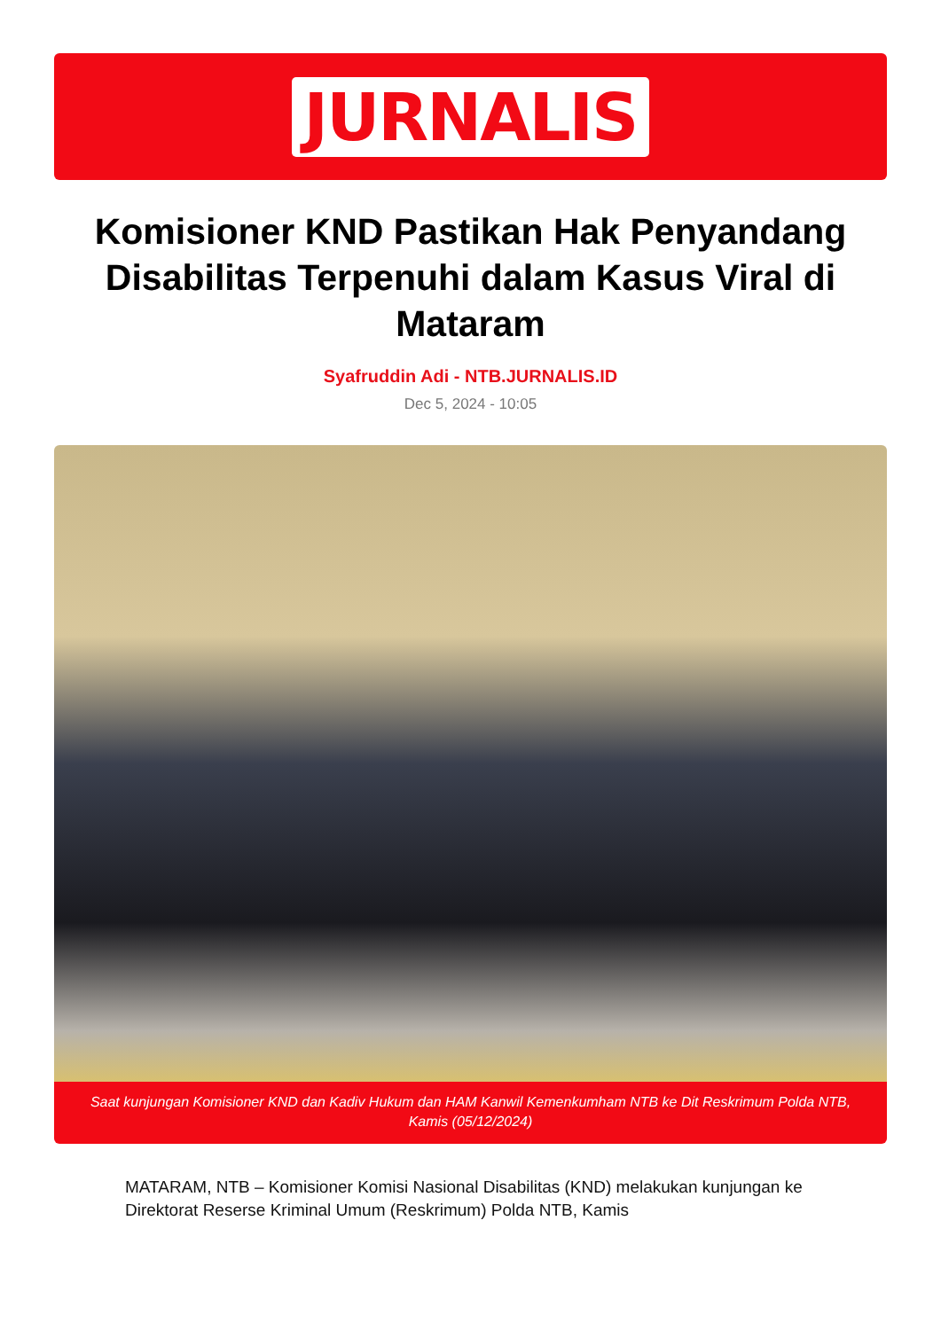JURNALIS
Komisioner KND Pastikan Hak Penyandang Disabilitas Terpenuhi dalam Kasus Viral di Mataram
Syafruddin Adi - NTB.JURNALIS.ID
Dec 5, 2024 - 10:05
Saat kunjungan Komisioner KND dan Kadiv Hukum dan HAM Kanwil Kemenkumham NTB ke Dit Reskrimum Polda NTB, Kamis (05/12/2024)
MATARAM, NTB – Komisioner Komisi Nasional Disabilitas (KND) melakukan kunjungan ke Direktorat Reserse Kriminal Umum (Reskrimum) Polda NTB, Kamis